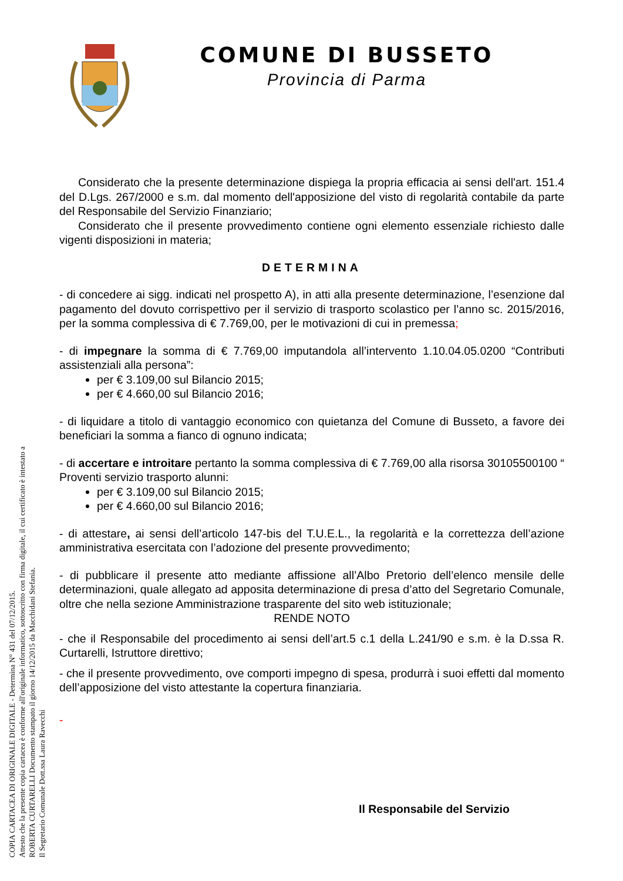COPIA CARTACEA DI ORIGINALE DIGITALE - Determina N° 431 del 07/12/2015.
Attesto che la presente copia cartacea è conforme all'originale informatico, sottoscritto con firma digitale, il cui certificato è intestato a
ROBERTA CURTARELLI Documento stampato il giorno 14/12/2015 da Macchidani Stefania.
Il Segretario Comunale Dott.ssa Laura Ravecchi
COMUNE DI BUSSETO
Provincia di Parma
Considerato che la presente determinazione dispiega la propria efficacia ai sensi dell'art. 151.4 del D.Lgs. 267/2000 e s.m. dal momento dell'apposizione del visto di regolarità contabile da parte del Responsabile del Servizio Finanziario;
Considerato che il presente provvedimento contiene ogni elemento essenziale richiesto dalle vigenti disposizioni in materia;
DETERMINA
- di concedere ai sigg. indicati nel prospetto A), in atti alla presente determinazione, l’esenzione dal pagamento del dovuto corrispettivo per il servizio di trasporto scolastico per l’anno sc. 2015/2016, per la somma complessiva di € 7.769,00, per le motivazioni di cui in premessa;
- di impegnare la somma di € 7.769,00 imputandola all’intervento 1.10.04.05.0200 “Contributi assistenziali alla persona”:
per € 3.109,00 sul Bilancio 2015;
per € 4.660,00 sul Bilancio 2016;
- di liquidare a titolo di vantaggio economico con quietanza del Comune di Busseto, a favore dei beneficiari la somma a fianco di ognuno indicata;
- di accertare e introitare pertanto la somma complessiva di € 7.769,00 alla risorsa 30105500100 “ Proventi servizio trasporto alunni:
per € 3.109,00 sul Bilancio 2015;
per € 4.660,00 sul Bilancio 2016;
- di attestare, ai sensi dell’articolo 147-bis del T.U.E.L., la regolarità e la correttezza dell’azione amministrativa esercitata con l’adozione del presente provvedimento;
- di pubblicare il presente atto mediante affissione all’Albo Pretorio dell’elenco mensile delle determinazioni, quale allegato ad apposita determinazione di presa d’atto del Segretario Comunale, oltre che nella sezione Amministrazione trasparente del sito web istituzionale;
RENDE NOTO
- che il Responsabile del procedimento ai sensi dell’art.5 c.1 della L.241/90 e s.m. è la D.ssa R. Curtarelli, Istruttore direttivo;
- che il presente provvedimento, ove comporti impegno di spesa, produrrà i suoi effetti dal momento dell’apposizione del visto attestante la copertura finanziaria.
-
Il Responsabile del Servizio